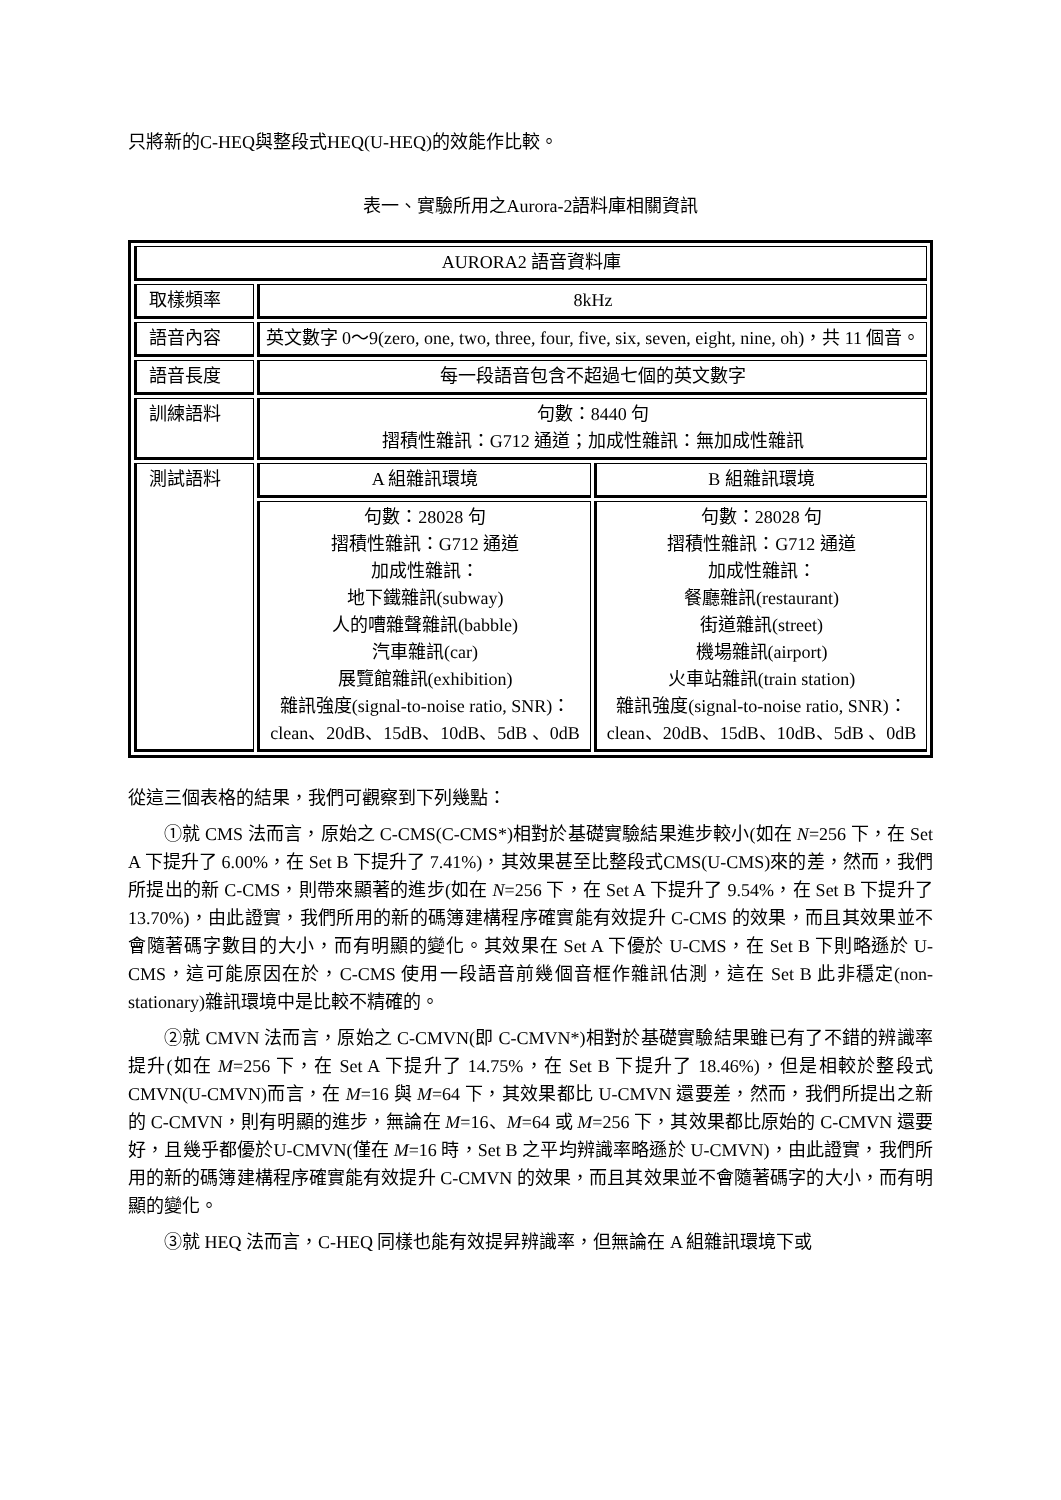只將新的C-HEQ與整段式HEQ(U-HEQ)的效能作比較。
表一、實驗所用之Aurora-2語料庫相關資訊
| AURORA2 語音資料庫 | | |
| 取樣頻率 | 8kHz | |
| 語音內容 | 英文數字 0～9(zero, one, two, three, four, five, six, seven, eight, nine, oh)，共 11 個音。 | |
| 語音長度 | 每一段語音包含不超過七個的英文數字 | |
| 訓練語料 | 句數：8440 句 摺積性雜訊：G712 通道；加成性雜訊：無加成性雜訊 | |
| 測試語料 | A 組雜訊環境 | B 組雜訊環境 |
| | 句數：28028 句 摺積性雜訊：G712 通道 加成性雜訊： 地下鐵雜訊(subway) 人的嘈雜聲雜訊(babble) 汽車雜訊(car) 展覽館雜訊(exhibition) 雜訊強度(signal-to-noise ratio, SNR)：clean、20dB、15dB、10dB、5dB 、0dB | 句數：28028 句 摺積性雜訊：G712 通道 加成性雜訊： 餐廳雜訊(restaurant) 街道雜訊(street) 機場雜訊(airport) 火車站雜訊(train station) 雜訊強度(signal-to-noise ratio, SNR)：clean、20dB、15dB、10dB、5dB 、0dB |
從這三個表格的結果，我們可觀察到下列幾點：
①就 CMS 法而言，原始之 C-CMS(C-CMS*)相對於基礎實驗結果進步較小(如在 N=256 下，在 Set A 下提升了 6.00%，在 Set B 下提升了 7.41%)，其效果甚至比整段式CMS(U-CMS)來的差，然而，我們所提出的新 C-CMS，則帶來顯著的進步(如在 N=256 下，在 Set A 下提升了 9.54%，在 Set B 下提升了 13.70%)，由此證實，我們所用的新的碼簿建構程序確實能有效提升 C-CMS 的效果，而且其效果並不會隨著碼字數目的大小，而有明顯的變化。其效果在 Set A 下優於 U-CMS，在 Set B 下則略遜於 U-CMS，這可能原因在於，C-CMS 使用一段語音前幾個音框作雜訊估測，這在 Set B 此非穩定(non-stationary)雜訊環境中是比較不精確的。
②就 CMVN 法而言，原始之 C-CMVN(即 C-CMVN*)相對於基礎實驗結果雖已有了不錯的辨識率提升(如在 M=256 下，在 Set A 下提升了 14.75%，在 Set B 下提升了 18.46%)，但是相較於整段式 CMVN(U-CMVN)而言，在 M=16 與 M=64 下，其效果都比 U-CMVN 還要差，然而，我們所提出之新的 C-CMVN，則有明顯的進步，無論在 M=16、M=64 或 M=256 下，其效果都比原始的 C-CMVN 還要好，且幾乎都優於U-CMVN(僅在 M=16 時，Set B 之平均辨識率略遜於 U-CMVN)，由此證實，我們所用的新的碼簿建構程序確實能有效提升 C-CMVN 的效果，而且其效果並不會隨著碼字的大小，而有明顯的變化。
③就 HEQ 法而言，C-HEQ 同樣也能有效提昇辨識率，但無論在 A 組雜訊環境下或